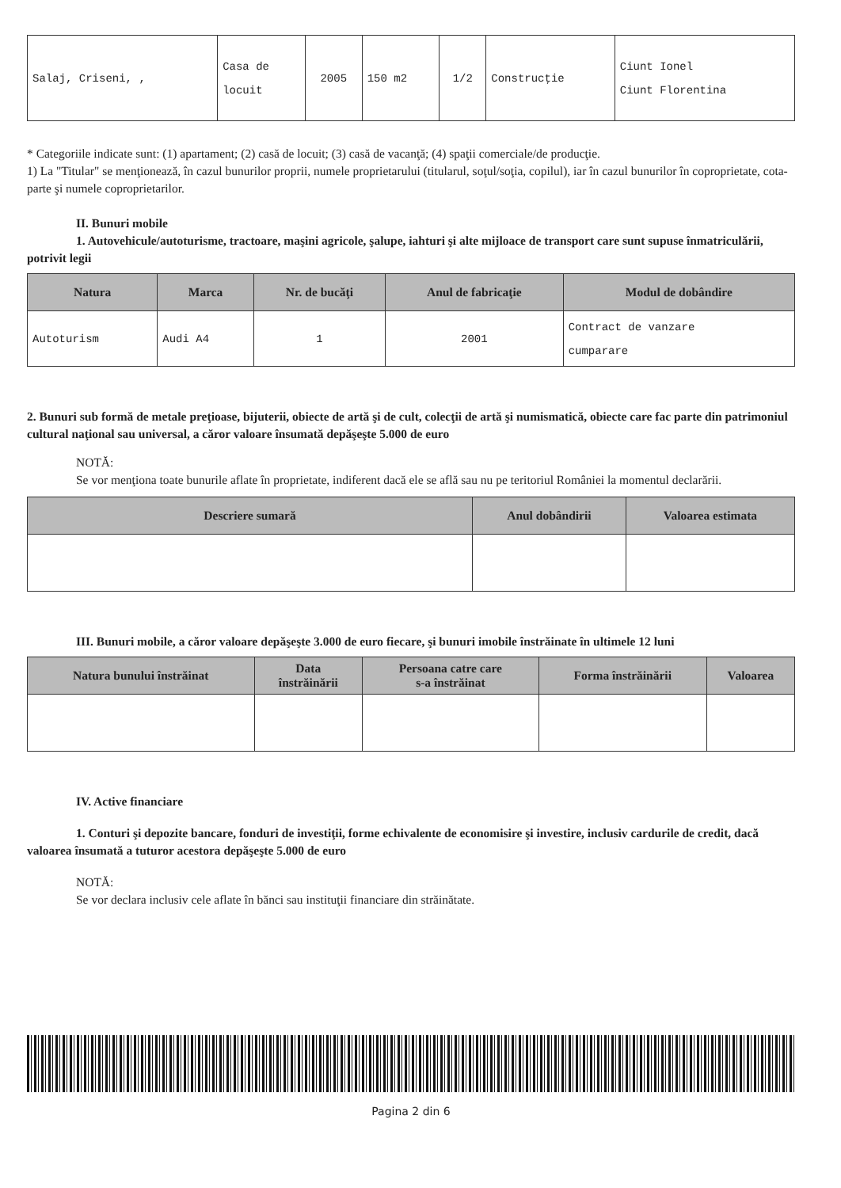| Salaj, Criseni, , | Casa de locuit | 2005 | 150 m2 | 1/2 | Construcţie | Ciunt Ionel Ciunt Florentina |
* Categoriile indicate sunt: (1) apartament; (2) casă de locuit; (3) casă de vacanţă; (4) spaţii comerciale/de producţie.
1) La "Titular" se menţionează, în cazul bunurilor proprii, numele proprietarului (titularul, soţul/soţia, copilul), iar în cazul bunurilor în coproprietate, cota-parte şi numele coproprietarilor.
II. Bunuri mobile
1. Autovehicule/autoturisme, tractoare, maşini agricole, şalupe, iahturi şi alte mijloace de transport care sunt supuse înmatriculării, potrivit legii
| Natura | Marca | Nr. de bucăţi | Anul de fabricaţie | Modul de dobândire |
| --- | --- | --- | --- | --- |
| Autoturism | Audi A4 | 1 | 2001 | Contract de vanzare cumparare |
2. Bunuri sub formă de metale preţioase, bijuterii, obiecte de artă şi de cult, colecţii de artă şi numismatică, obiecte care fac parte din patrimoniul cultural naţional sau universal, a căror valoare însumată depăşeşte 5.000 de euro
NOTĂ:
Se vor menţiona toate bunurile aflate în proprietate, indiferent dacă ele se află sau nu pe teritoriul României la momentul declarării.
| Descriere sumară | Anul dobândirii | Valoarea estimata |
| --- | --- | --- |
III. Bunuri mobile, a căror valoare depăşeşte 3.000 de euro fiecare, şi bunuri imobile înstrăinate în ultimele 12 luni
| Natura bunului înstrăinat | Data înstrăinării | Persoana catre care s-a înstrăinat | Forma înstrăinării | Valoarea |
| --- | --- | --- | --- | --- |
IV. Active financiare
1. Conturi şi depozite bancare, fonduri de investiţii, forme echivalente de economisire şi investire, inclusiv cardurile de credit, dacă valoarea însumată a tuturor acestora depăşeşte 5.000 de euro
NOTĂ:
Se vor declara inclusiv cele aflate în bănci sau instituţii financiare din străinătate.
Pagina 2 din 6